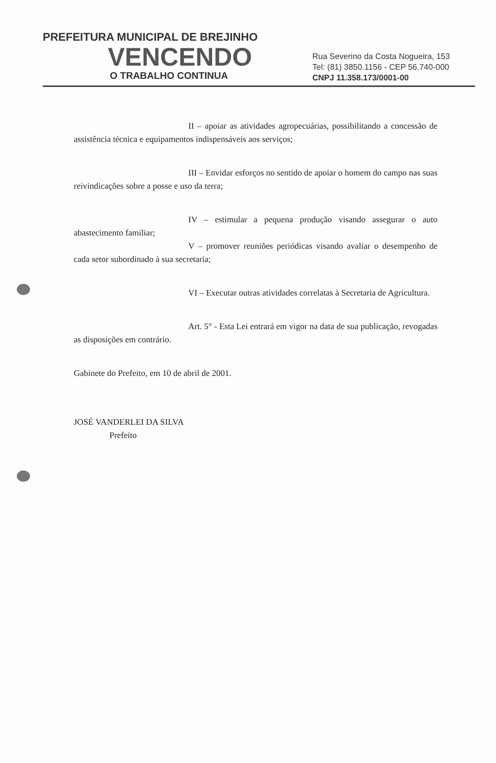PREFEITURA MUNICIPAL DE BREJINHO
VENCENDO
O TRABALHO CONTINUA
Rua Severino da Costa Nogueira, 153
Tel: (81) 3850.1156 - CEP 56.740-000
CNPJ 11.358.173/0001-00
II – apoiar as atividades agropecuárias, possibilitando a concessão de assistência técnica e equipamentos indispensáveis aos serviços;
III – Envidar esforços no sentido de apoiar o homem do campo nas suas reivindicações sobre a posse e uso da terra;
IV – estimular a pequena produção visando assegurar o auto abastecimento familiar;
V – promover reuniões periódicas visando avaliar o desempenho de cada setor subordinado à sua secretaria;
VI – Executar outras atividades correlatas à Secretaria de Agricultura.
Art. 5° - Esta Lei entrará em vigor na data de sua publicação, revogadas as disposições em contrário.
Gabinete do Prefeito, em 10 de abril de 2001.
JOSÉ VANDERLEI DA SILVA
Prefeito